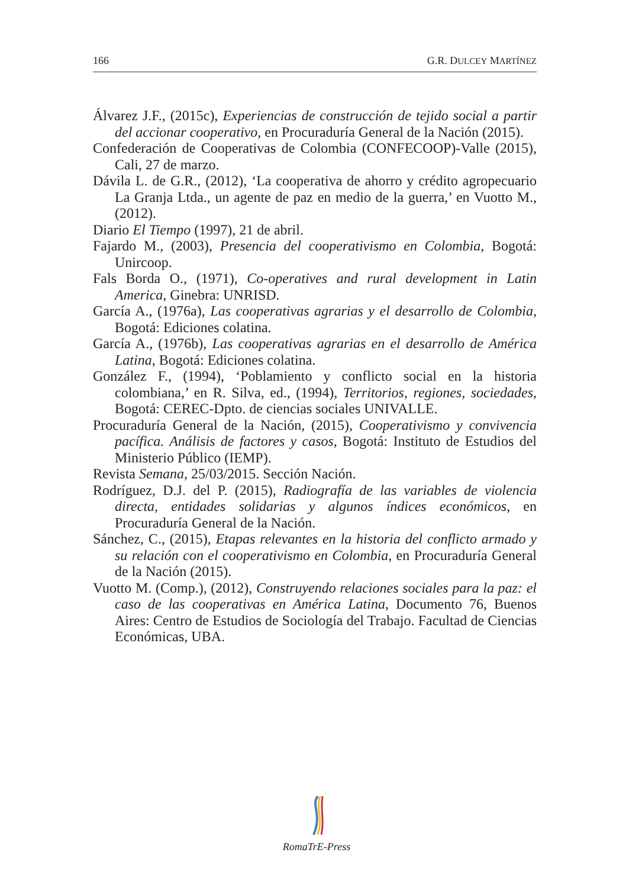166 G.R. DULCEY MARTÍNEZ
Álvarez J.F., (2015c), Experiencias de construcción de tejido social a partir del accionar cooperativo, en Procuraduría General de la Nación (2015).
Confederación de Cooperativas de Colombia (CONFECOOP)-Valle (2015), Cali, 27 de marzo.
Dávila L. de G.R., (2012), ‘La cooperativa de ahorro y crédito agropecuario La Granja Ltda., un agente de paz en medio de la guerra,’ en Vuotto M., (2012).
Diario El Tiempo (1997), 21 de abril.
Fajardo M., (2003), Presencia del cooperativismo en Colombia, Bogotá: Unircoop.
Fals Borda O., (1971), Co-operatives and rural development in Latin America, Ginebra: UNRISD.
García A., (1976a), Las cooperativas agrarias y el desarrollo de Colombia, Bogotá: Ediciones colatina.
García A., (1976b), Las cooperativas agrarias en el desarrollo de América Latina, Bogotá: Ediciones colatina.
González F., (1994), ‘Poblamiento y conflicto social en la historia colombiana,’ en R. Silva, ed., (1994), Territorios, regiones, sociedades, Bogotá: CEREC-Dpto. de ciencias sociales UNIVALLE.
Procuraduría General de la Nación, (2015), Cooperativismo y convivencia pacífica. Análisis de factores y casos, Bogotá: Instituto de Estudios del Ministerio Público (IEMP).
Revista Semana, 25/03/2015. Sección Nación.
Rodríguez, D.J. del P. (2015), Radiografía de las variables de violencia directa, entidades solidarias y algunos índices económicos, en Procuraduría General de la Nación.
Sánchez, C., (2015), Etapas relevantes en la historia del conflicto armado y su relación con el cooperativismo en Colombia, en Procuraduría General de la Nación (2015).
Vuotto M. (Comp.), (2012), Construyendo relaciones sociales para la paz: el caso de las cooperativas en América Latina, Documento 76, Buenos Aires: Centro de Estudios de Sociología del Trabajo. Facultad de Ciencias Económicas, UBA.
RomaTrE-Press